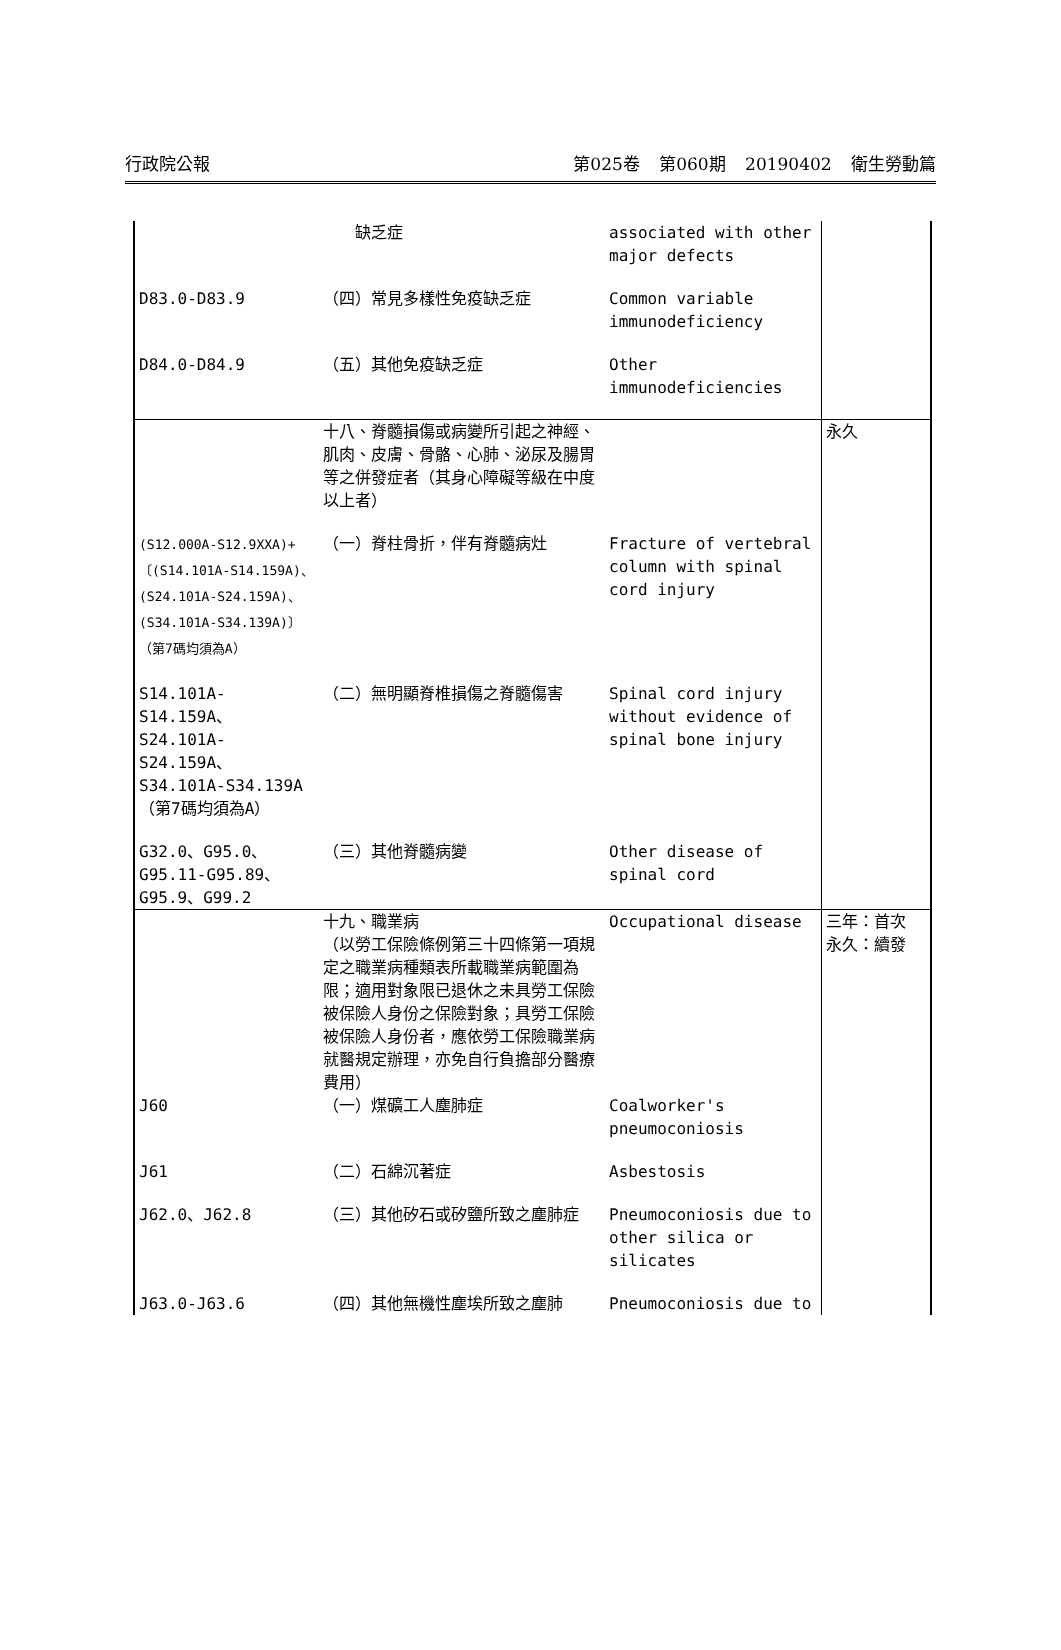行政院公報 第025卷 第060期 20190402 衛生勞動篇
| | 缺乏症 | associated with other major defects | |
| D83.0-D83.9 | （四）常見多樣性免疫缺乏症 | Common variable immunodeficiency | |
| D84.0-D84.9 | （五）其他免疫缺乏症 | Other immunodeficiencies | |
| | 十八、脊髓損傷或病變所引起之神經、肌肉、皮膚、骨骼、心肺、泌尿及腸胃等之併發症者（其身心障礙等級在中度以上者） | | 永久 |
| (S12.000A-S12.9XXA)+〔(S14.101A-S14.159A)、(S24.101A-S24.159A)、(S34.101A-S34.139A)〕（第7碼均須為A） | （一）脊柱骨折，伴有脊髓病灶 | Fracture of vertebral column with spinal cord injury | |
| S14.101A-S14.159A、S24.101A-S24.159A、S34.101A-S34.139A（第7碼均須為A） | （二）無明顯脊椎損傷之脊髓傷害 | Spinal cord injury without evidence of spinal bone injury | |
| G32.0、G95.0、G95.11-G95.89、G95.9、G99.2 | （三）其他脊髓病變 | Other disease of spinal cord | |
| | 十九、職業病 （以勞工保險條例第三十四條第一項規定之職業病種類表所載職業病範圍為限；適用對象限已退休之未具勞工保險被保險人身份之保險對象；具勞工保險被保險人身份者，應依勞工保險職業病就醫規定辦理，亦免自行負擔部分醫療費用） | Occupational disease | 三年：首次 永久：續發 |
| J60 | （一）煤礦工人塵肺症 | Coalworker's pneumoconiosis | |
| J61 | （二）石綿沉著症 | Asbestosis | |
| J62.0、J62.8 | （三）其他矽石或矽鹽所致之塵肺症 | Pneumoconiosis due to other silica or silicates | |
| J63.0-J63.6 | （四）其他無機性塵埃所致之塵肺 | Pneumoconiosis due to | |